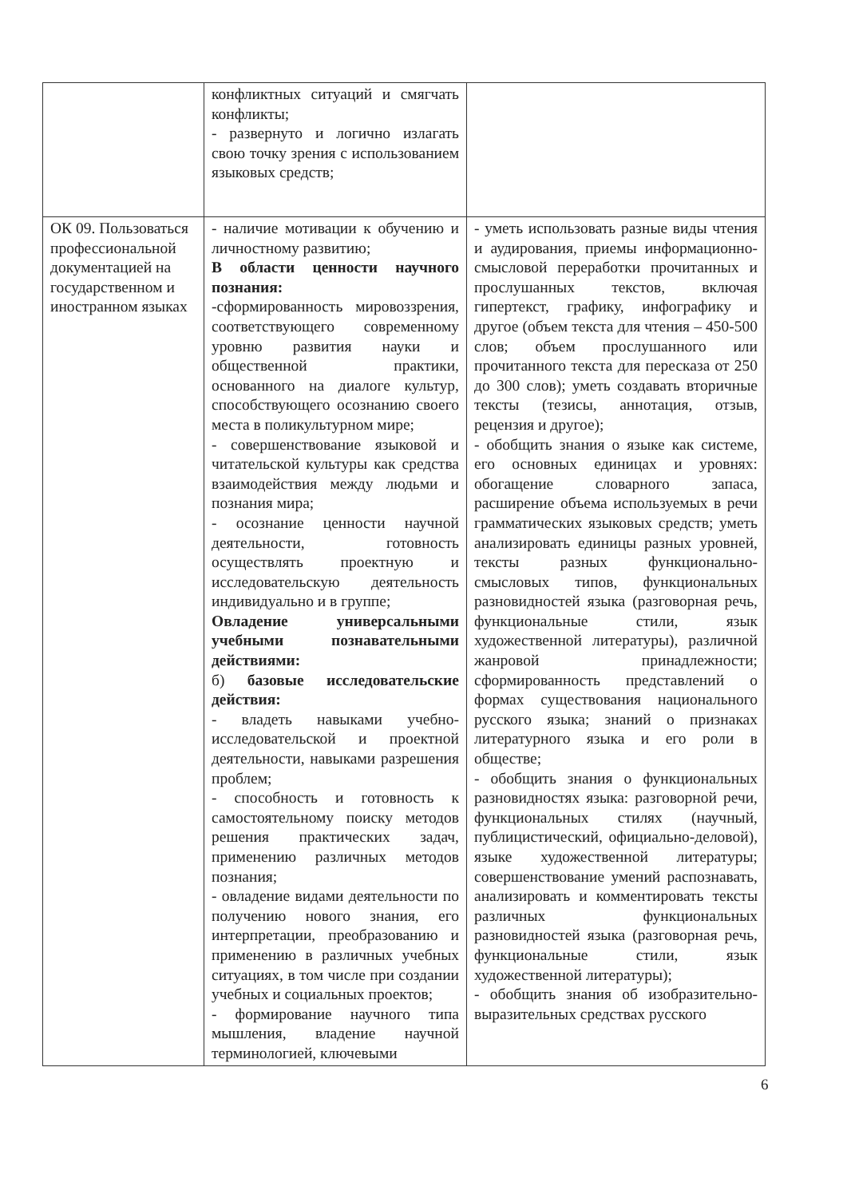| | конфликтных ситуаций и смягчать конфликты; - развернуто и логично излагать свою точку зрения с использованием языковых средств; | |
| ОК 09. Пользоваться профессиональной документацией на государственном и иностранном языках | - наличие мотивации к обучению и личностному развитию; В области ценности научного познания: -сформированность мировоззрения, соответствующего современному уровню развития науки и общественной практики, основанного на диалоге культур, способствующего осознанию своего места в поликультурном мире; - совершенствование языковой и читательской культуры как средства взаимодействия между людьми и познания мира; - осознание ценности научной деятельности, готовность осуществлять проектную и исследовательскую деятельность индивидуально и в группе; Овладение универсальными учебными познавательными действиями: б) базовые исследовательские действия: - владеть навыками учебно-исследовательской и проектной деятельности, навыками разрешения проблем; - способность и готовность к самостоятельному поиску методов решения практических задач, применению различных методов познания; - овладение видами деятельности по получению нового знания, его интерпретации, преобразованию и применению в различных учебных ситуациях, в том числе при создании учебных и социальных проектов; - формирование научного типа мышления, владение научной терминологией, ключевыми | - уметь использовать разные виды чтения и аудирования, приемы информационно-смысловой переработки прочитанных и прослушанных текстов, включая гипертекст, графику, инфографику и другое (объем текста для чтения – 450-500 слов; объем прослушанного или прочитанного текста для пересказа от 250 до 300 слов); уметь создавать вторичные тексты (тезисы, аннотация, отзыв, рецензия и другое); - обобщить знания о языке как системе, его основных единицах и уровнях: обогащение словарного запаса, расширение объема используемых в речи грамматических языковых средств; уметь анализировать единицы разных уровней, тексты разных функционально-смысловых типов, функциональных разновидностей языка (разговорная речь, функциональные стили, язык художественной литературы), различной жанровой принадлежности; сформированность представлений о формах существования национального русского языка; знаний о признаках литературного языка и его роли в обществе; - обобщить знания о функциональных разновидностях языка: разговорной речи, функциональных стилях (научный, публицистический, официально-деловой), языке художественной литературы; совершенствование умений распознавать, анализировать и комментировать тексты различных функциональных разновидностей языка (разговорная речь, функциональные стили, язык художественной литературы); - обобщить знания об изобразительно-выразительных средствах русского |
6